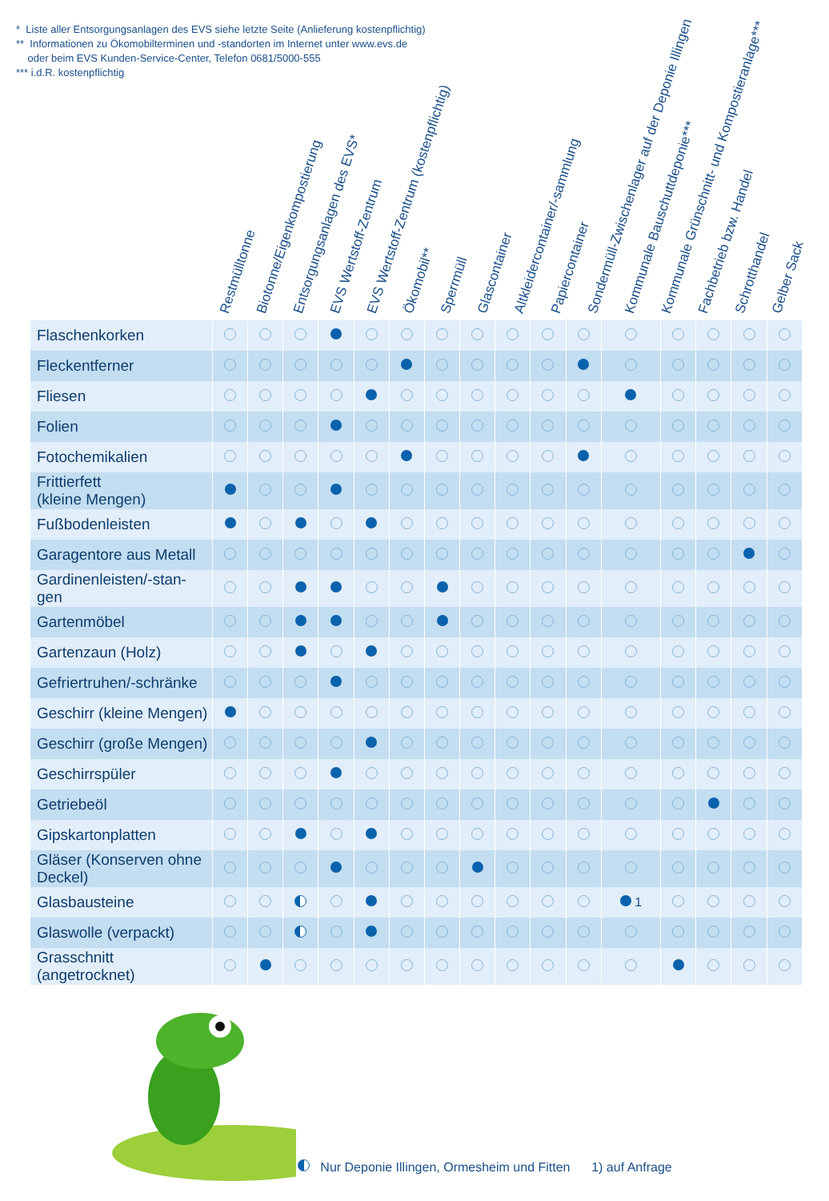* Liste aller Entsorgungsanlagen des EVS siehe letzte Seite (Anlieferung kostenpflichtig)
** Informationen zu Ökomobilterminen und -standorten im Internet unter www.evs.de
oder beim EVS Kunden-Service-Center, Telefon 0681/5000-555
*** i.d.R. kostenpflichtig
Restmülltonne Biotonne/Eigenkompostierung Entsorgungsanlagen des EVS* EVS Wertstoff-Zentrum EVS Wertstoff-Zentrum (kostenpflichtig) Ökomobil** Sperrmüll Glascontainer Altkleidercontainer/-sammlung Papiercontainer Sondermüll-Zwischenlager auf der Deponie Illingen Kommunale Bauschuttdeponie*** Kommunale Grünschnitt- und Kompostieranlage*** Fachbetrieb bzw. Handel Schrotthandel Gelber Sack
| Flaschenkorken | | | | | | | | | | | | | | | | |
| Fleckentferner | | | | | | | | | | | | | | | | |
| Fliesen | | | | | | | | | | | | | | | | |
| Folien | | | | | | | | | | | | | | | | |
| Fotochemikalien | | | | | | | | | | | | | | | | |
| Frittierfett (kleine Mengen) | | | | | | | | | | | | | | | | |
| Fußbodenleisten | | | | | | | | | | | | | | | | |
| Garagentore aus Metall | | | | | | | | | | | | | | | | |
| Gardinenleisten/-stan- gen | | | | | | | | | | | | | | | | |
| Gartenmöbel | | | | | | | | | | | | | | | | |
| Gartenzaun (Holz) | | | | | | | | | | | | | | | | |
| Gefriertruhen/-schränke | | | | | | | | | | | | | | | | |
| Geschirr (kleine Mengen) | | | | | | | | | | | | | | | | |
| Geschirr (große Mengen) | | | | | | | | | | | | | | | | |
| Geschirrspüler | | | | | | | | | | | | | | | | |
| Getriebeöl | | | | | | | | | | | | | | | | |
| Gipskartonplatten | | | | | | | | | | | | | | | | |
| Gläser (Konserven ohne Deckel) | | | | | | | | | | | | | | | | |
| Glasbausteine | | | | | | | | | | | | 1 | | | | |
| Glaswolle (verpackt) | | | | | | | | | | | | | | | | |
| Grasschnitt (angetrocknet) | | | | | | | | | | | | | | | | |
Nur Deponie Illingen, Ormesheim und Fitten 1) auf Anfrage